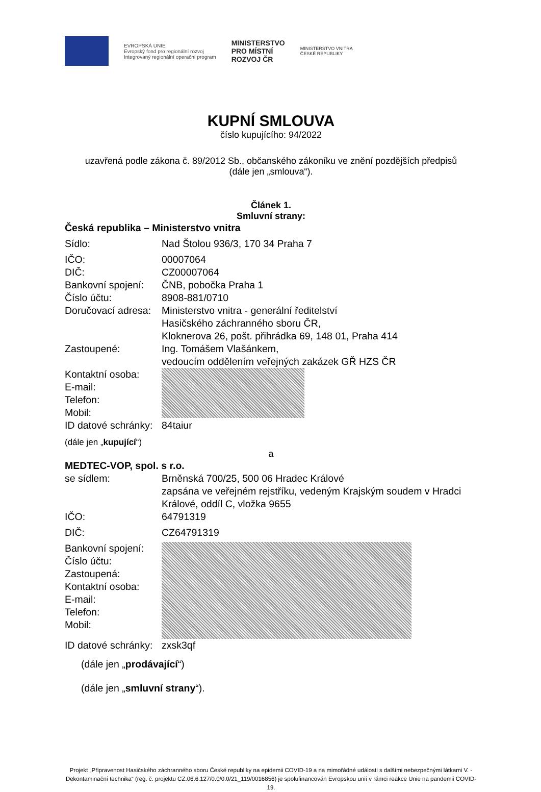EVROPSKÁ UNIE
Evropský fond pro regionální rozvoj
Integrovaný regionální operační program
MINISTERSTVO
PRO MÍSTNÍ
ROZVOJ ČR
MINISTERSTVO VNITRA
ČESKÉ REPUBLIKY
KUPNÍ SMLOUVA
číslo kupujícího: 94/2022
uzavřená podle zákona č. 89/2012 Sb., občanského zákoníku ve znění pozdějších předpisů
(dále jen „smlouva“).
Článek 1.
Smluvní strany:
Česká republika – Ministerstvo vnitra
Sídlo: Nad Štolou 936/3, 170 34 Praha 7
IČO: 00007064
DIČ: CZ00007064
Bankovní spojení:
ČNB, pobočka Praha 1
Číslo účtu: 8908-881/0710
Doručovací adresa:
Ministerstvo vnitra - generální ředitelství
Hasičského záchranného sboru ČR,
Kloknerova 26, pošt. přihrádka 69, 148 01, Praha 414
Zastoupené: Ing. Tomášem Vlašánkem,
vedoucím oddělením veřejných zakázek GŘ HZS ČR
Kontaktní osoba:
E-mail:
Telefon:
Mobil:
ID datové schránky:
84taiur
(dále jen „ kupující “)
a
MEDTEC-VOP, spol. s r.o.
se sídlem: Brněnská 700/25, 500 06 Hradec Králové
zapsána ve veřejném rejstříku, vedeným Krajským soudem v Hradci Králové, oddíl C, vložka 9655
IČO: 64791319
DIČ: CZ64791319
Bankovní spojení:
Číslo účtu:
Zastoupená:
Kontaktní osoba:
E-mail:
Telefon:
Mobil:
ID datové schránky:
zxsk3qf
(dále jen „ prodávající “)
(dále jen „ smluvní strany “).
Projekt „Připravenost Hasičského záchranného sboru České republiky na epidemii COVID-19 a na mimořádné události s dalšími nebezpečnými látkami V. - Dekontaminační technika“ (reg. č. projektu CZ.06.6.127/0.0/0.0/21_119/0016856) je spolufinancován Evropskou unií v rámci reakce Unie na pandemii COVID-19.